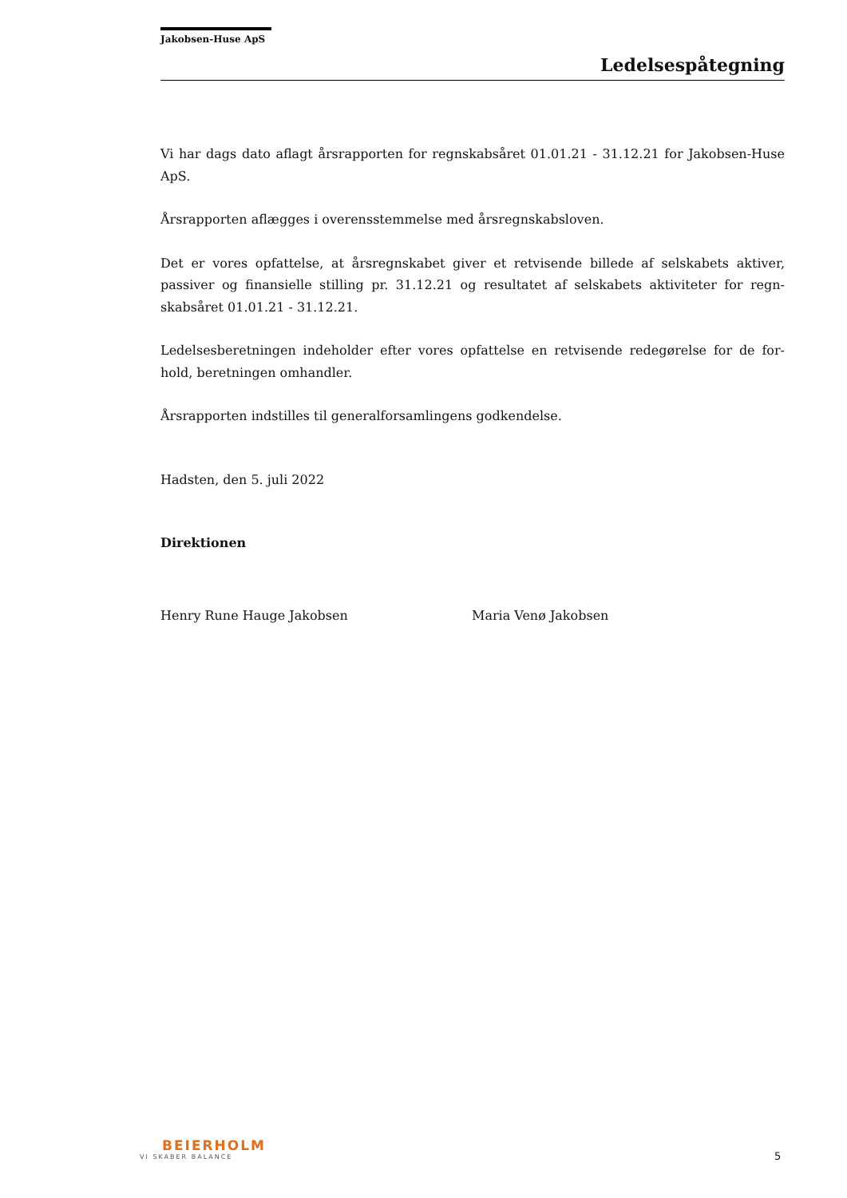Jakobsen-Huse ApS
Ledelsespåtegning
Vi har dags dato aflagt årsrapporten for regnskabsåret 01.01.21 - 31.12.21 for Jakobsen-Huse ApS.
Årsrapporten aflægges i overensstemmelse med årsregnskabsloven.
Det er vores opfattelse, at årsregnskabet giver et retvisende billede af selskabets aktiver, passiver og finansielle stilling pr. 31.12.21 og resultatet af selskabets aktiviteter for regn-skabsåret 01.01.21 - 31.12.21.
Ledelsesberetningen indeholder efter vores opfattelse en retvisende redegørelse for de for-hold, beretningen omhandler.
Årsrapporten indstilles til generalforsamlingens godkendelse.
Hadsten, den 5. juli 2022
Direktionen
Henry Rune Hauge Jakobsen Maria Venø Jakobsen
BEIERHOLM
VI SKABER BALANCE
5